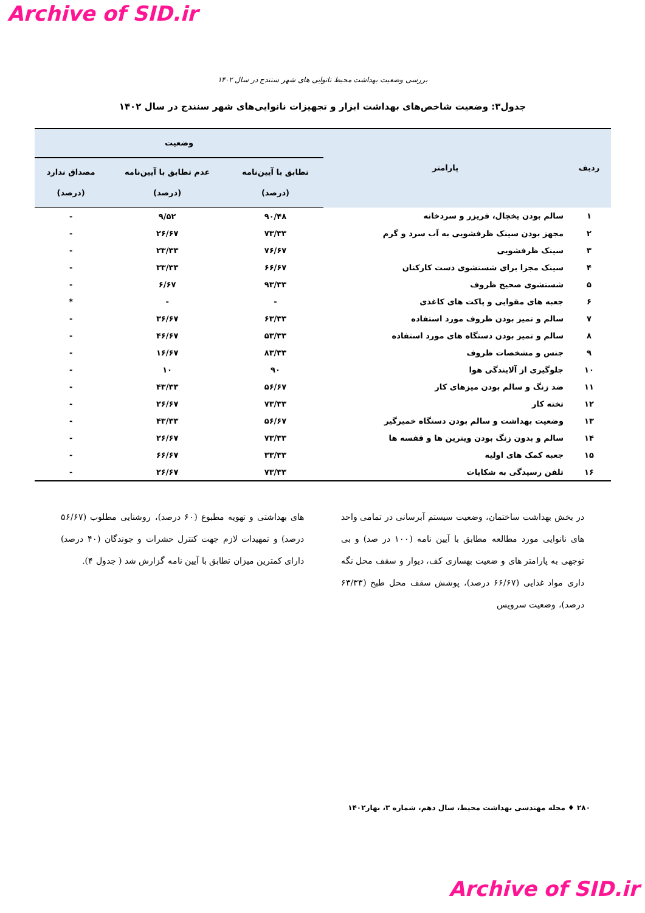Archive of SID.ir
بررسی وضعیت بهداشت محیط نانوایی های شهر سنندج در سال ۱۴۰۲
جدول۳: وضعیت شاخص‌های بهداشت ابزار و تجهیزات نانوایی‌های شهر سنندج در سال ۱۴۰۲
| ردیف | پارامتر | وضعیت | | |
| --- | --- | --- | --- | --- |
| | | تطابق با آیین‌نامه (درصد) | عدم تطابق با آیین‌نامه (درصد) | مصداق ندارد (درصد) |
| ۱ | سالم بودن یخچال، فریزر و سردخانه | ۹۰/۴۸ | ۹/۵۲ | - |
| ۲ | مجهز بودن سینک ظرفشویی به آب سرد و گرم | ۷۳/۳۳ | ۲۶/۶۷ | - |
| ۳ | سینک ظرفشویی | ۷۶/۶۷ | ۲۳/۳۳ | - |
| ۴ | سینک مجزا برای شستشوی دست کارکنان | ۶۶/۶۷ | ۳۳/۳۳ | - |
| ۵ | شستشوی صحیح ظروف | ۹۳/۳۳ | ۶/۶۷ | - |
| ۶ | جعبه های مقوایی و پاکت های کاغذی | - | - | * |
| ۷ | سالم و تمیز بودن ظروف مورد استفاده | ۶۳/۳۳ | ۳۶/۶۷ | - |
| ۸ | سالم و تمیز بودن دستگاه های مورد استفاده | ۵۳/۳۳ | ۴۶/۶۷ | - |
| ۹ | جنس و مشخصات ظروف | ۸۳/۳۳ | ۱۶/۶۷ | - |
| ۱۰ | جلوگیری از آلایندگی هوا | ۹۰ | ۱۰ | - |
| ۱۱ | ضد زنگ و سالم بودن میزهای کار | ۵۶/۶۷ | ۴۳/۳۳ | - |
| ۱۲ | تخته کار | ۷۳/۳۳ | ۲۶/۶۷ | - |
| ۱۳ | وضعیت بهداشت و سالم بودن دستگاه خمیرگیر | ۵۶/۶۷ | ۴۳/۳۳ | - |
| ۱۴ | سالم و بدون زنگ بودن ویترین ها و قفسه ها | ۷۳/۳۳ | ۲۶/۶۷ | - |
| ۱۵ | جعبه کمک های اولیه | ۳۳/۳۳ | ۶۶/۶۷ | - |
| ۱۶ | تلفن رسیدگی به شکایات | ۷۳/۳۳ | ۲۶/۶۷ | - |
در بخش بهداشت ساختمان، وضعیت سیستم آبرسانی در تمامی واحد های نانوایی مورد مطالعه مطابق با آیین نامه (۱۰۰ در صد) و بی توجهی به پارامتر های و ضعیت بهسازی کف، دیوار و سقف محل نگه داری مواد غذایی (۶۶/۶۷ درصد)، پوشش سقف محل طبخ (۶۳/۳۳ درصد)، وضعیت سرویس
های بهداشتی و تهویه مطبوع (۶۰ درصد)، روشنایی مطلوب (۵۶/۶۷ درصد) و تمهیدات لازم جهت کنترل حشرات و جوندگان (۴۰ درصد) دارای کمترین میزان تطابق با آیین نامه گزارش شد ( جدول ۴).
۲۸۰ ♦ مجله مهندسی بهداشت محیط، سال دهم، شماره ۳، بهار۱۴۰۲
Archive of SID.ir